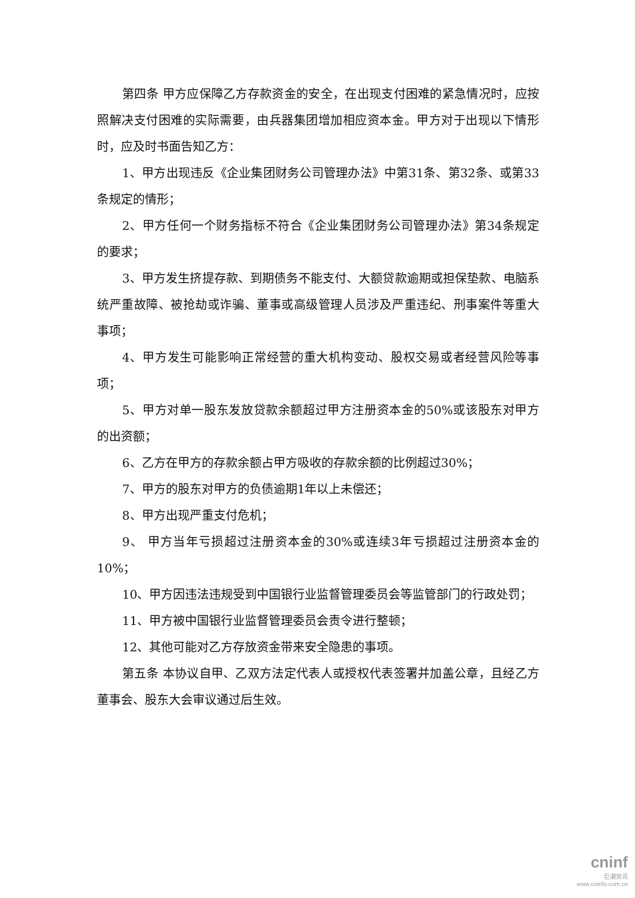第四条 甲方应保障乙方存款资金的安全，在出现支付困难的紧急情况时，应按照解决支付困难的实际需要，由兵器集团增加相应资本金。甲方对于出现以下情形时，应及时书面告知乙方：
1、甲方出现违反《企业集团财务公司管理办法》中第31条、第32条、或第33条规定的情形；
2、甲方任何一个财务指标不符合《企业集团财务公司管理办法》第34条规定的要求；
3、甲方发生挤提存款、到期债务不能支付、大额贷款逾期或担保垫款、电脑系统严重故障、被抢劫或诈骗、董事或高级管理人员涉及严重违纪、刑事案件等重大事项；
4、甲方发生可能影响正常经营的重大机构变动、股权交易或者经营风险等事项；
5、甲方对单一股东发放贷款余额超过甲方注册资本金的50%或该股东对甲方的出资额；
6、乙方在甲方的存款余额占甲方吸收的存款余额的比例超过30%；
7、甲方的股东对甲方的负债逾期1年以上未偿还；
8、甲方出现严重支付危机；
9、 甲方当年亏损超过注册资本金的30%或连续3年亏损超过注册资本金的10%；
10、甲方因违法违规受到中国银行业监督管理委员会等监管部门的行政处罚；
11、甲方被中国银行业监督管理委员会责令进行整顿；
12、其他可能对乙方存放资金带来安全隐患的事项。
第五条 本协议自甲、乙双方法定代表人或授权代表签署并加盖公章，且经乙方董事会、股东大会审议通过后生效。
cninf
巨潮资讯
www.cninfo.com.cn